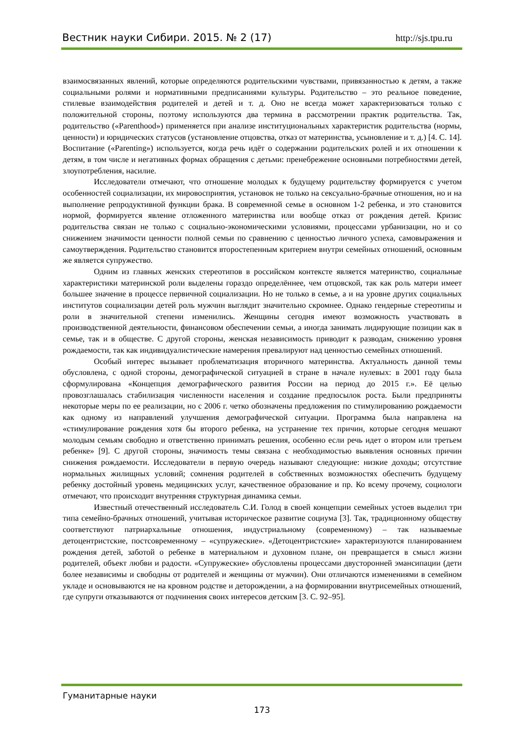Вестник науки Сибири. 2015. № 2 (17) http://sjs.tpu.ru
взаимосвязанных явлений, которые определяются родительскими чувствами, привязанностью к детям, а также социальными ролями и нормативными предписаниями культуры. Родительство – это реальное поведение, стилевые взаимодействия родителей и детей и т. д. Оно не всегда может характеризоваться только с положительной стороны, поэтому используются два термина в рассмотрении практик родительства. Так, родительство («Parenthood») применяется при анализе институциональных характеристик родительства (нормы, ценности) и юридических статусов (установление отцовства, отказ от материнства, усыновление и т. д.) [4. С. 14]. Воспитание («Parenting») используется, когда речь идёт о содержании родительских ролей и их отношении к детям, в том числе и негативных формах обращения с детьми: пренебрежение основными потребностями детей, злоупотребления, насилие.
Исследователи отмечают, что отношение молодых к будущему родительству формируется с учетом особенностей социализации, их мировосприятия, установок не только на сексуально-брачные отношения, но и на выполнение репродуктивной функции брака. В современной семье в основном 1-2 ребенка, и это становится нормой, формируется явление отложенного материнства или вообще отказ от рождения детей. Кризис родительства связан не только с социально-экономическими условиями, процессами урбанизации, но и со снижением значимости ценности полной семьи по сравнению с ценностью личного успеха, самовыражения и самоутверждения. Родительство становится второстепенным критерием внутри семейных отношений, основным же является супружество.
Одним из главных женских стереотипов в российском контексте является материнство, социальные характеристики материнской роли выделены гораздо определённее, чем отцовской, так как роль матери имеет большее значение в процессе первичной социализации. Но не только в семье, а и на уровне других социальных институтов социализации детей роль мужчин выглядит значительно скромнее. Однако гендерные стереотипы и роли в значительной степени изменились. Женщины сегодня имеют возможность участвовать в производственной деятельности, финансовом обеспечении семьи, а иногда занимать лидирующие позиции как в семье, так и в обществе. С другой стороны, женская независимость приводит к разводам, снижению уровня рождаемости, так как индивидуалистические намерения превалируют над ценностью семейных отношений.
Особый интерес вызывает проблематизация вторичного материнства. Актуальность данной темы обусловлена, с одной стороны, демографической ситуацией в стране в начале нулевых: в 2001 году была сформулирована «Концепция демографического развития России на период до 2015 г.». Её целью провозглашалась стабилизация численности населения и создание предпосылок роста. Были предприняты некоторые меры по ее реализации, но с 2006 г. четко обозначены предложения по стимулированию рождаемости как одному из направлений улучшения демографической ситуации. Программа была направлена на «стимулирование рождения хотя бы второго ребенка, на устранение тех причин, которые сегодня мешают молодым семьям свободно и ответственно принимать решения, особенно если речь идет о втором или третьем ребенке» [9]. С другой стороны, значимость темы связана с необходимостью выявления основных причин снижения рождаемости. Исследователи в первую очередь называют следующие: низкие доходы; отсутствие нормальных жилищных условий; сомнения родителей в собственных возможностях обеспечить будущему ребенку достойный уровень медицинских услуг, качественное образование и пр. Ко всему прочему, социологи отмечают, что происходит внутренняя структурная динамика семьи.
Известный отечественный исследователь С.И. Голод в своей концепции семейных устоев выделил три типа семейно-брачных отношений, учитывая историческое развитие социума [3]. Так, традиционному обществу соответствуют патриархальные отношения, индустриальному (современному) – так называемые детоцентристские, постсовременному – «супружеские». «Детоцентристские» характеризуются планированием рождения детей, заботой о ребенке в материальном и духовном плане, он превращается в смысл жизни родителей, объект любви и радости. «Супружеские» обусловлены процессами двусторонней эмансипации (дети более независимы и свободны от родителей и женщины от мужчин). Они отличаются изменениями в семейном укладе и основываются не на кровном родстве и деторождении, а на формировании внутрисемейных отношений, где супруги отказываются от подчинения своих интересов детским [3. С. 92–95].
Гуманитарные науки
173